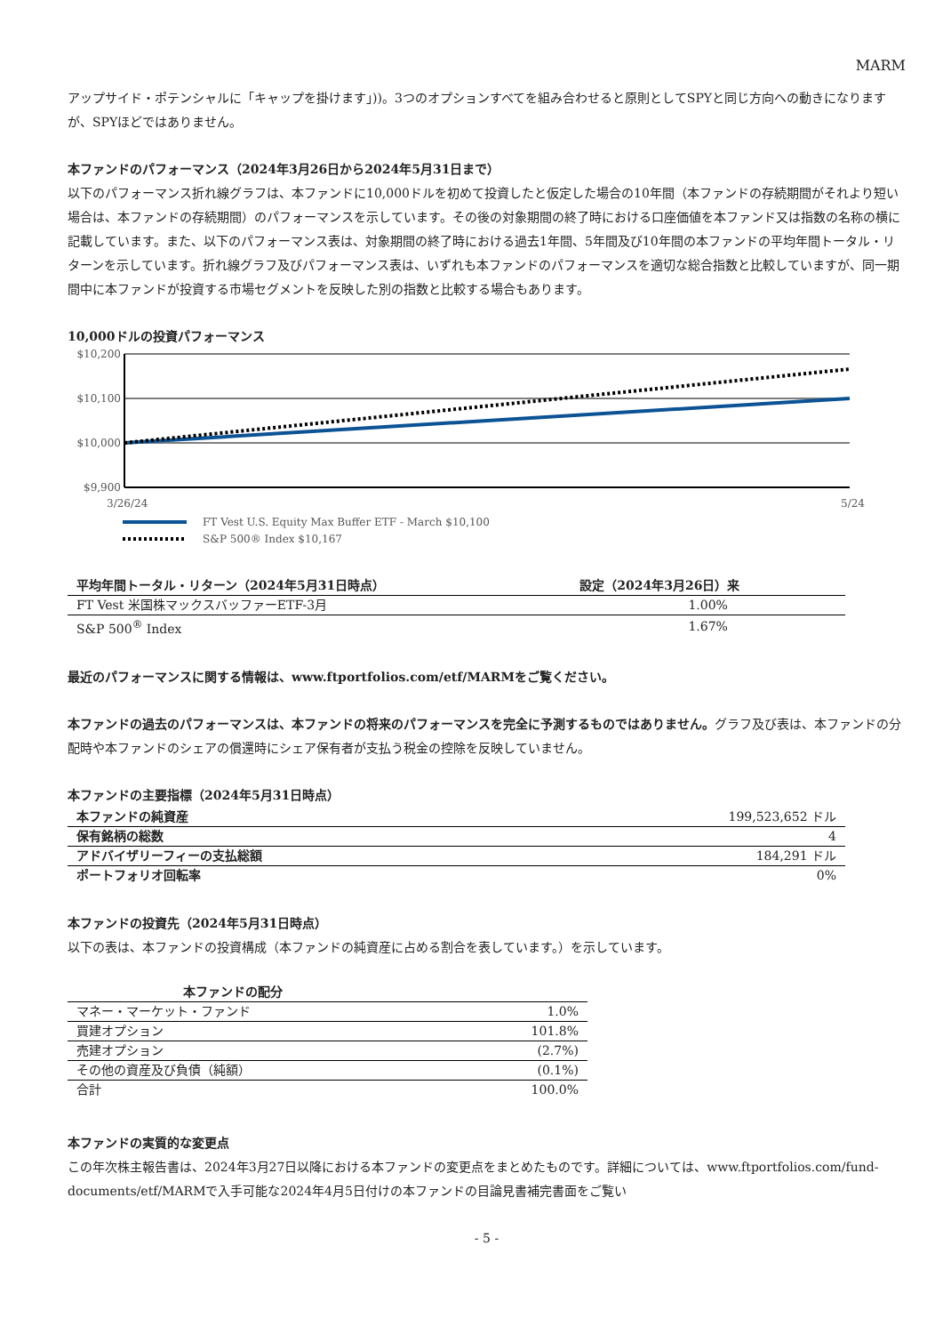MARM
アップサイド・ポテンシャルに「キャップを掛けます」))。3つのオプションすべてを組み合わせると原則としてSPYと同じ方向への動きになりますが、SPYほどではありません。
本ファンドのパフォーマンス（2024年3月26日から2024年5月31日まで）
以下のパフォーマンス折れ線グラフは、本ファンドに10,000ドルを初めて投資したと仮定した場合の10年間（本ファンドの存続期間がそれより短い場合は、本ファンドの存続期間）のパフォーマンスを示しています。その後の対象期間の終了時における口座価値を本ファンド又は指数の名称の横に記載しています。また、以下のパフォーマンス表は、対象期間の終了時における過去1年間、5年間及び10年間の本ファンドの平均年間トータル・リターンを示しています。折れ線グラフ及びパフォーマンス表は、いずれも本ファンドのパフォーマンスを適切な総合指数と比較していますが、同一期間中に本ファンドが投資する市場セグメントを反映した別の指数と比較する場合もあります。
10,000ドルの投資パフォーマンス
$10,200
$10,100
$10,000
$9,900
3/26/24
5/24
FT Vest U.S. Equity Max Buffer ETF - March $10,100
S&P 500® Index $10,167
| 平均年間トータル・リターン（2024年5月31日時点） | 設定（2024年3月26日）来 |
| --- | --- |
| FT Vest 米国株マックスバッファーETF-3月 | 1.00% |
| S&P 500<sup>®</sup> Index | 1.67% |
最近のパフォーマンスに関する情報は、www.ftportfolios.com/etf/MARMをご覧ください。
本ファンドの過去のパフォーマンスは、本ファンドの将来のパフォーマンスを完全に予測するものではありません。グラフ及び表は、本ファンドの分配時や本ファンドのシェアの償還時にシェア保有者が支払う税金の控除を反映していません。
本ファンドの主要指標（2024年5月31日時点）
| 本ファンドの純資産 | 199,523,652 ドル |
| 保有銘柄の総数 | 4 |
| アドバイザリーフィーの支払総額 | 184,291 ドル |
| ポートフォリオ回転率 | 0% |
本ファンドの投資先（2024年5月31日時点）
以下の表は、本ファンドの投資構成（本ファンドの純資産に占める割合を表しています。）を示しています。
| 本ファンドの配分 | |
| --- | --- |
| マネー・マーケット・ファンド | 1.0% |
| 買建オプション | 101.8% |
| 売建オプション | (2.7%) |
| その他の資産及び負債（純額） | (0.1%) |
| 合計 | 100.0% |
本ファンドの実質的な変更点
この年次株主報告書は、2024年3月27日以降における本ファンドの変更点をまとめたものです。詳細については、www.ftportfolios.com/fund-documents/etf/MARMで入手可能な2024年4月5日付けの本ファンドの目論見書補完書面をご覧い
- 5 -